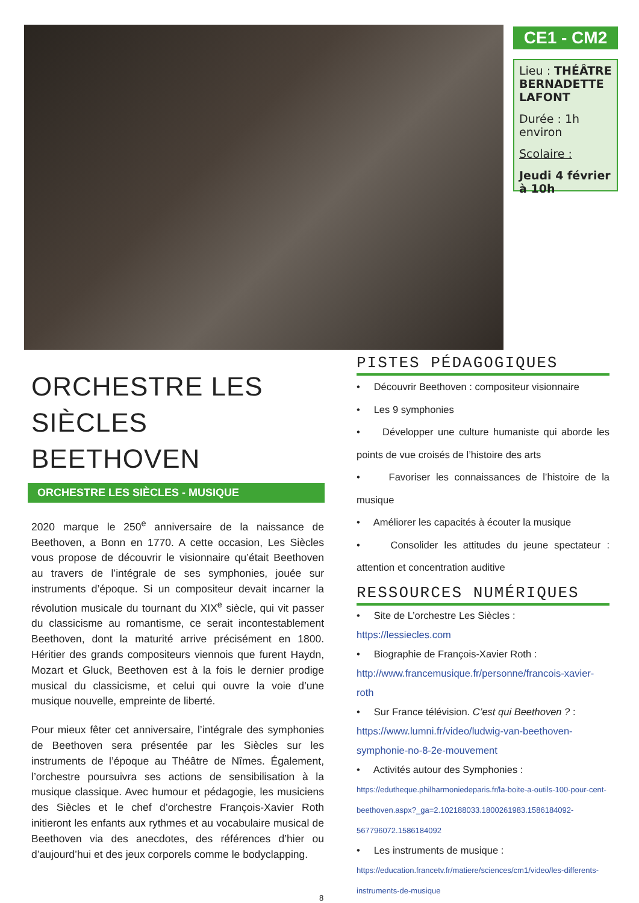CE1 - CM2
Lieu : THÉÂTRE BERNADETTE LAFONT
Durée : 1h environ
Scolaire :
Jeudi 4 février à 10h
ORCHESTRE LES SIÈCLES BEETHOVEN
ORCHESTRE LES SIÈCLES - MUSIQUE
2020 marque le 250<sup>e</sup> anniversaire de la naissance de Beethoven, a Bonn en 1770. A cette occasion, Les Siècles vous propose de découvrir le visionnaire qu’était Beethoven au travers de l’intégrale de ses symphonies, jouée sur instruments d’époque. Si un compositeur devait incarner la révolution musicale du tournant du XIX<sup>e</sup> siècle, qui vit passer du classicisme au romantisme, ce serait incontestablement Beethoven, dont la maturité arrive précisément en 1800. Héritier des grands compositeurs viennois que furent Haydn, Mozart et Gluck, Beethoven est à la fois le dernier prodige musical du classicisme, et celui qui ouvre la voie d’une musique nouvelle, empreinte de liberté.
Pour mieux fêter cet anniversaire, l’intégrale des symphonies de Beethoven sera présentée par les Siècles sur les instruments de l’époque au Théâtre de Nîmes. Également, l’orchestre poursuivra ses actions de sensibilisation à la musique classique. Avec humour et pédagogie, les musiciens des Siècles et le chef d’orchestre François-Xavier Roth initieront les enfants aux rythmes et au vocabulaire musical de Beethoven via des anecdotes, des références d’hier ou d’aujourd’hui et des jeux corporels comme le bodyclapping.
PISTES PÉDAGOGIQUES
• Découvrir Beethoven : compositeur visionnaire
• Les 9 symphonies
• Développer une culture humaniste qui aborde les points de vue croisés de l’histoire des arts
• Favoriser les connaissances de l’histoire de la musique
• Améliorer les capacités à écouter la musique
• Consolider les attitudes du jeune spectateur : attention et concentration auditive
RESSOURCES NUMÉRIQUES
• Site de L’orchestre Les Siècles :
https://lessiecles.com
• Biographie de François-Xavier Roth :
http://www.francemusique.fr/personne/francois-xavier-roth
• Sur France télévision. C’est qui Beethoven ? :
https://www.lumni.fr/video/ludwig-van-beethoven-symphonie-no-8-2e-mouvement
• Activités autour des Symphonies :
https://edutheque.philharmoniedeparis.fr/la-boite-a-outils-100-pour-cent-beethoven.aspx?_ga=2.102188033.1800261983.1586184092-567796072.1586184092
• Les instruments de musique :
https://education.francetv.fr/matiere/sciences/cm1/video/les-differents-instruments-de-musique
8